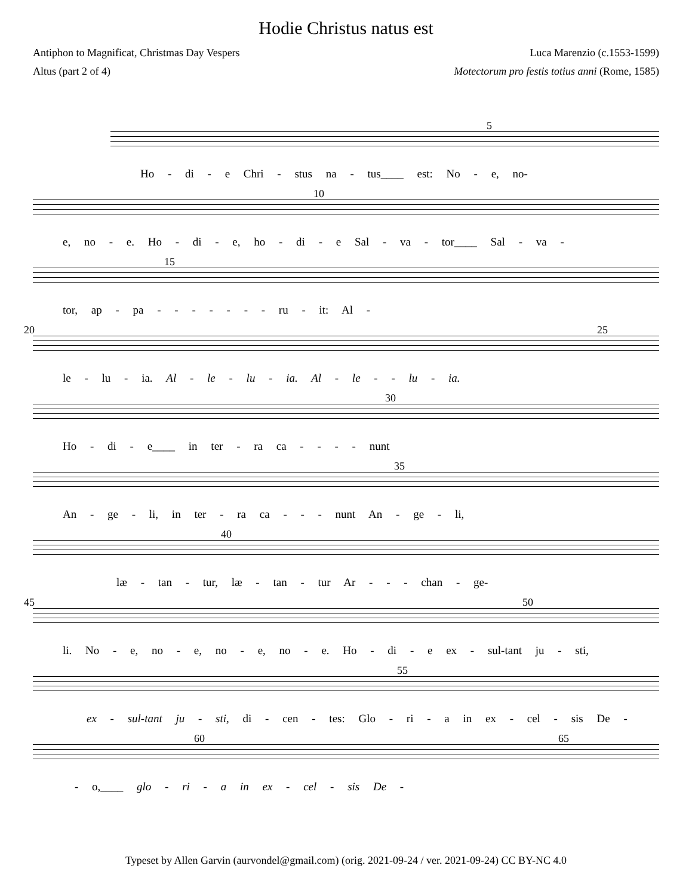Hodie Christus natus est
Antiphon to Magnificat, Christmas Day Vespers Luca Marenzio (c.1553-1599)
Altus (part 2 of 4) Motectorum pro festis totius anni (Rome, 1585)
5
Ho - di - e Chri - stus na - tus____ est: No - e, no-
10
e, no - e. Ho - di - e, ho - di - e Sal - va - tor____ Sal - va -
15
tor, ap - pa - - - - - - - ru - it: Al -
20 25
le - lu - ia. Al - le - lu - ia. Al - le - - lu - ia.
30
Ho - di - e____ in ter - ra ca - - - - nunt
35
An - ge - li, in ter - ra ca - - - nunt An - ge - li,
40
læ - tan - tur, læ - tan - tur Ar - - - chan - ge-
45 50
li. No - e, no - e, no - e, no - e. Ho - di - e ex - sul-tant ju - sti,
55
ex - sul-tant ju - sti, di - cen - tes: Glo - ri - a in ex - cel - sis De -
60 65
- o,____ glo - ri - a in ex - cel - sis De -
Typeset by Allen Garvin (aurvondel@gmail.com) (orig. 2021-09-24 / ver. 2021-09-24) CC BY-NC 4.0